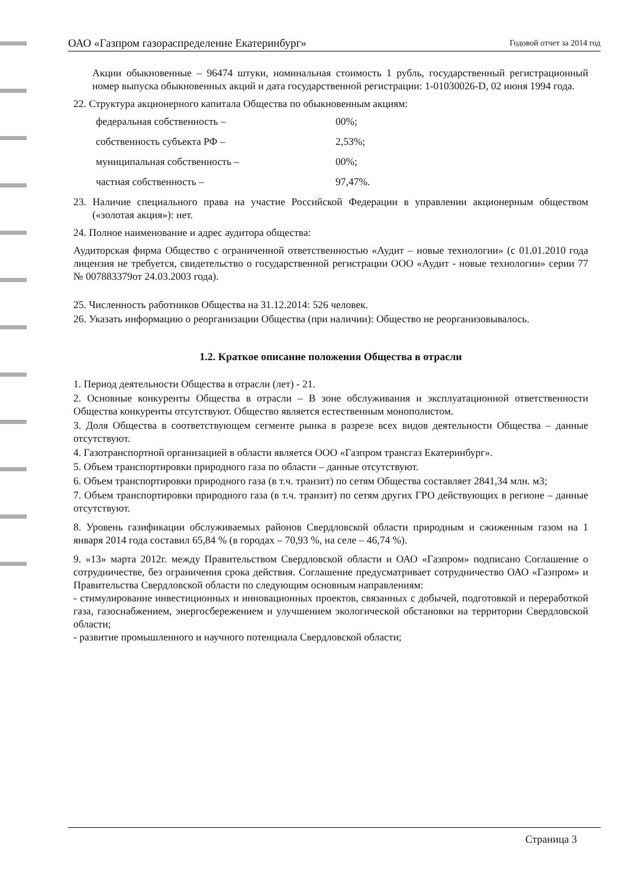ОАО «Газпром газораспределение Екатеринбург» Годовой отчет за 2014 год
Акции обыкновенные – 96474 штуки, номинальная стоимость 1 рубль, государственный регистрационный номер выпуска обыкновенных акций и дата государственной регистрации: 1-01030026-D, 02 июня 1994 года.
22. Структура акционерного капитала Общества по обыкновенным акциям:
федеральная собственность – 00%;
собственность субъекта РФ – 2,53%;
муниципальная собственность – 00%;
частная собственность – 97,47%.
23. Наличие специального права на участие Российской Федерации в управлении акционерным обществом («золотая акция»): нет.
24. Полное наименование и адрес аудитора общества:
Аудиторская фирма Общество с ограниченной ответственностью «Аудит – новые технологии» (с 01.01.2010 года лицензия не требуется, свидетельство о государственной регистрации ООО «Аудит - новые технологии» серии 77 № 007883379от 24.03.2003 года).
25. Численность работников Общества на 31.12.2014: 526 человек.
26. Указать информацию о реорганизации Общества (при наличии): Общество не реорганизовывалось.
1.2. Краткое описание положения Общества в отрасли
1. Период деятельности Общества в отрасли (лет) - 21.
2. Основные конкуренты Общества в отрасли – В зоне обслуживания и эксплуатационной ответственности Общества конкуренты отсутствуют. Общество является естественным монополистом.
3. Доля Общества в соответствующем сегменте рынка в разрезе всех видов деятельности Общества – данные отсутствуют.
4. Газотранспортной организацией в области является ООО «Газпром трансгаз Екатеринбург».
5. Объем транспортировки природного газа по области – данные отсутствуют.
6. Объем транспортировки природного газа (в т.ч. транзит) по сетям Общества составляет 2841,34 млн. м3;
7. Объем транспортировки природного газа (в т.ч. транзит) по сетям других ГРО действующих в регионе – данные отсутствуют.
8. Уровень газификации обслуживаемых районов Свердловской области природным и сжиженным газом на 1 января 2014 года составил 65,84 % (в городах – 70,93 %, на селе – 46,74 %).
9. «13» марта 2012г. между Правительством Свердловской области и ОАО «Газпром» подписано Соглашение о сотрудничестве, без ограничения срока действия. Соглашение предусматривает сотрудничество ОАО «Газпром» и Правительства Свердловской области по следующим основным направлениям:
- стимулирование инвестиционных и инновационных проектов, связанных с добычей, подготовкой и переработкой газа, газоснабжением, энергосбережением и улучшением экологической обстановки на территории Свердловской области;
- развитие промышленного и научного потенциала Свердловской области;
Страница 3